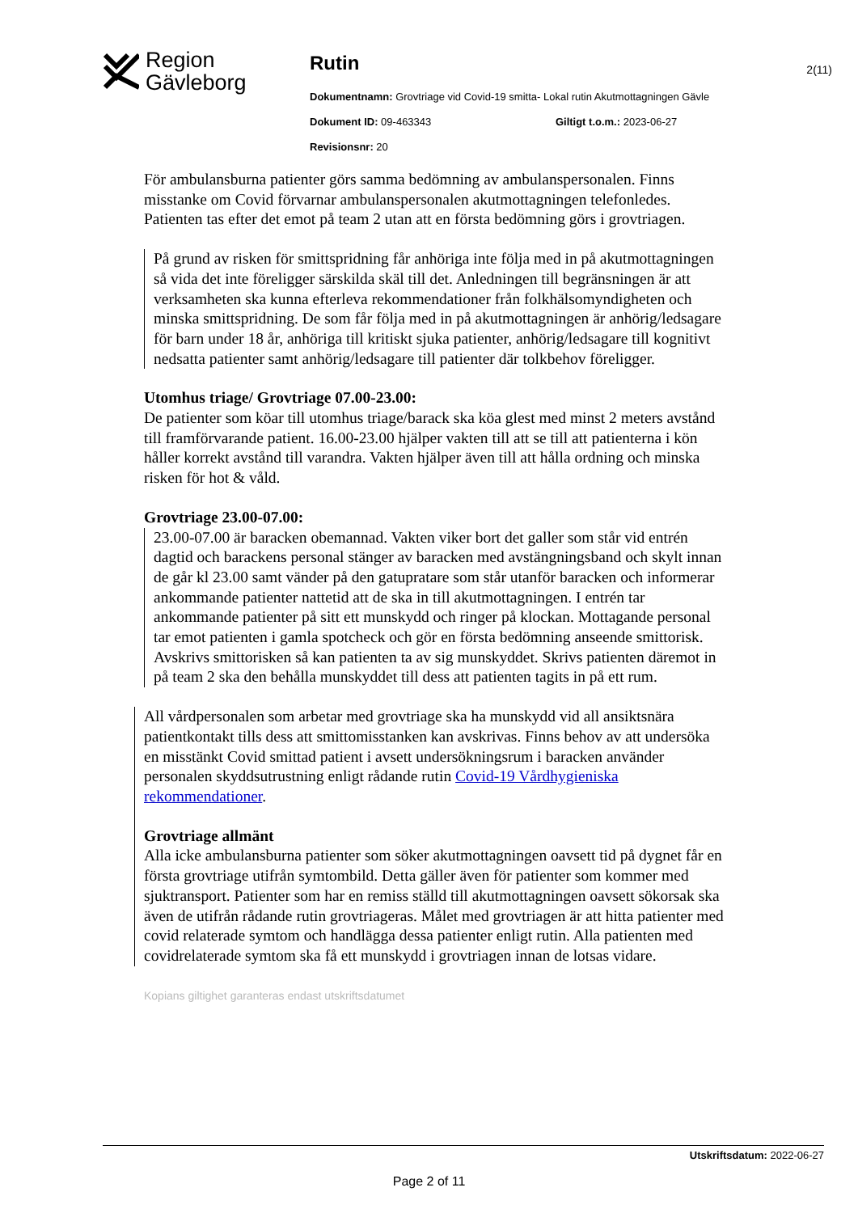Region
Gävleborg
Rutin
Dokumentnamn: Grovtriage vid Covid-19 smitta- Lokal rutin Akutmottagningen Gävle
Dokument ID: 09-463343 Giltigt t.o.m.: 2023-06-27
Revisionsnr: 20
2(11)
För ambulansburna patienter görs samma bedömning av ambulanspersonalen. Finns misstanke om Covid förvarnar ambulanspersonalen akutmottagningen telefonledes. Patienten tas efter det emot på team 2 utan att en första bedömning görs i grovtriagen.
På grund av risken för smittspridning får anhöriga inte följa med in på akutmottagningen så vida det inte föreligger särskilda skäl till det. Anledningen till begränsningen är att verksamheten ska kunna efterleva rekommendationer från folkhälsomyndigheten och minska smittspridning. De som får följa med in på akutmottagningen är anhörig/ledsagare för barn under 18 år, anhöriga till kritiskt sjuka patienter, anhörig/ledsagare till kognitivt nedsatta patienter samt anhörig/ledsagare till patienter där tolkbehov föreligger.
Utomhus triage/ Grovtriage 07.00-23.00:
De patienter som köar till utomhus triage/barack ska köa glest med minst 2 meters avstånd till framförvarande patient. 16.00-23.00 hjälper vakten till att se till att patienterna i kön håller korrekt avstånd till varandra. Vakten hjälper även till att hålla ordning och minska risken för hot & våld.
Grovtriage 23.00-07.00:
23.00-07.00 är baracken obemannad. Vakten viker bort det galler som står vid entrén dagtid och barackens personal stänger av baracken med avstängningsband och skylt innan de går kl 23.00 samt vänder på den gatupratare som står utanför baracken och informerar ankommande patienter nattetid att de ska in till akutmottagningen. I entrén tar ankommande patienter på sitt ett munskydd och ringer på klockan. Mottagande personal tar emot patienten i gamla spotcheck och gör en första bedömning anseende smittorisk. Avskrivs smittorisken så kan patienten ta av sig munskyddet. Skrivs patienten däremot in på team 2 ska den behålla munskyddet till dess att patienten tagits in på ett rum.
All vårdpersonalen som arbetar med grovtriage ska ha munskydd vid all ansiktsnära patientkontakt tills dess att smittomisstanken kan avskrivas. Finns behov av att undersöka en misstänkt Covid smittad patient i avsett undersökningsrum i baracken använder personalen skyddsutrustning enligt rådande rutin Covid-19 Vårdhygieniska rekommendationer.
Grovtriage allmänt
Alla icke ambulansburna patienter som söker akutmottagningen oavsett tid på dygnet får en första grovtriage utifrån symtombild. Detta gäller även för patienter som kommer med sjuktransport. Patienter som har en remiss ställd till akutmottagningen oavsett sökorsak ska även de utifrån rådande rutin grovtriageras. Målet med grovtriagen är att hitta patienter med covid relaterade symtom och handlägga dessa patienter enligt rutin. Alla patienten med covidrelaterade symtom ska få ett munskydd i grovtriagen innan de lotsas vidare.
Kopians giltighet garanteras endast utskriftsdatumet
Utskriftsdatum: 2022-06-27
Page 2 of 11